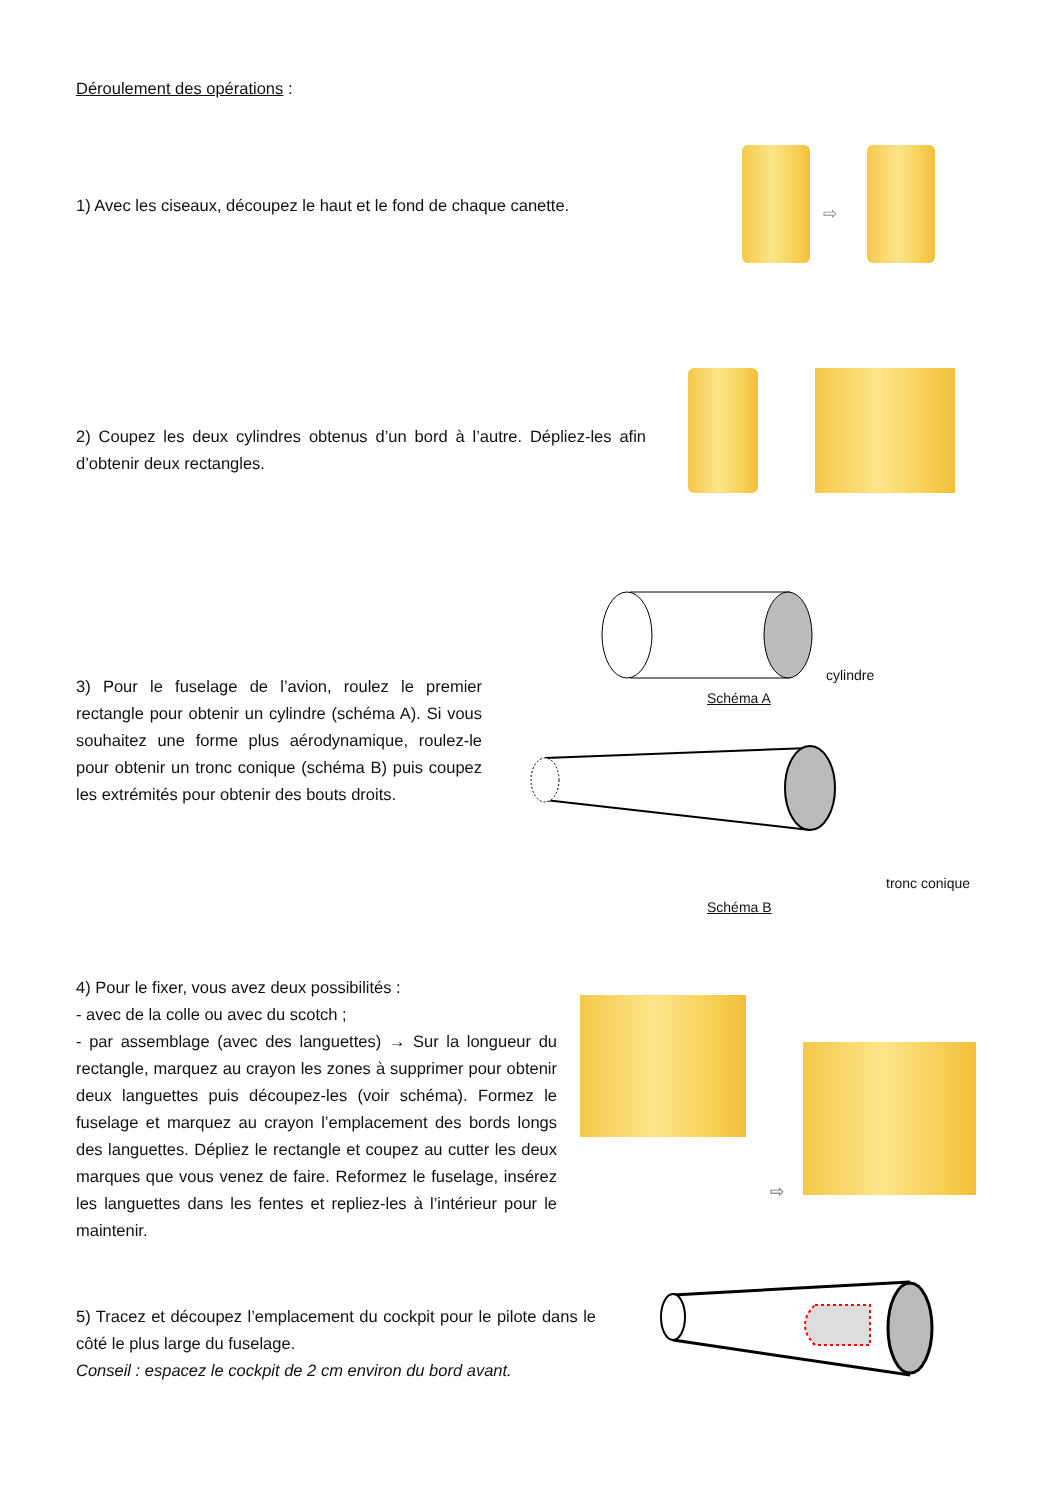Déroulement des opérations :
1) Avec les ciseaux, découpez le haut et le fond de chaque canette.
⇨
2) Coupez les deux cylindres obtenus d’un bord à l’autre. Dépliez-les afin d’obtenir deux rectangles.
3) Pour le fuselage de l’avion, roulez le premier rectangle pour obtenir un cylindre (schéma A). Si vous souhaitez une forme plus aérodynamique, roulez-le pour obtenir un tronc conique (schéma B) puis coupez les extrémités pour obtenir des bouts droits.
cylindre
Schéma A
tronc conique
Schéma B
4) Pour le fixer, vous avez deux possibilités :
- avec de la colle ou avec du scotch ;
- par assemblage (avec des languettes) → Sur la longueur du rectangle, marquez au crayon les zones à supprimer pour obtenir deux languettes puis découpez-les (voir schéma). Formez le fuselage et marquez au crayon l’emplacement des bords longs des languettes. Dépliez le rectangle et coupez au cutter les deux marques que vous venez de faire. Reformez le fuselage, insérez les languettes dans les fentes et repliez-les à l’intérieur pour le maintenir.
⇨
5) Tracez et découpez l’emplacement du cockpit pour le pilote dans le côté le plus large du fuselage.
Conseil : espacez le cockpit de 2 cm environ du bord avant.